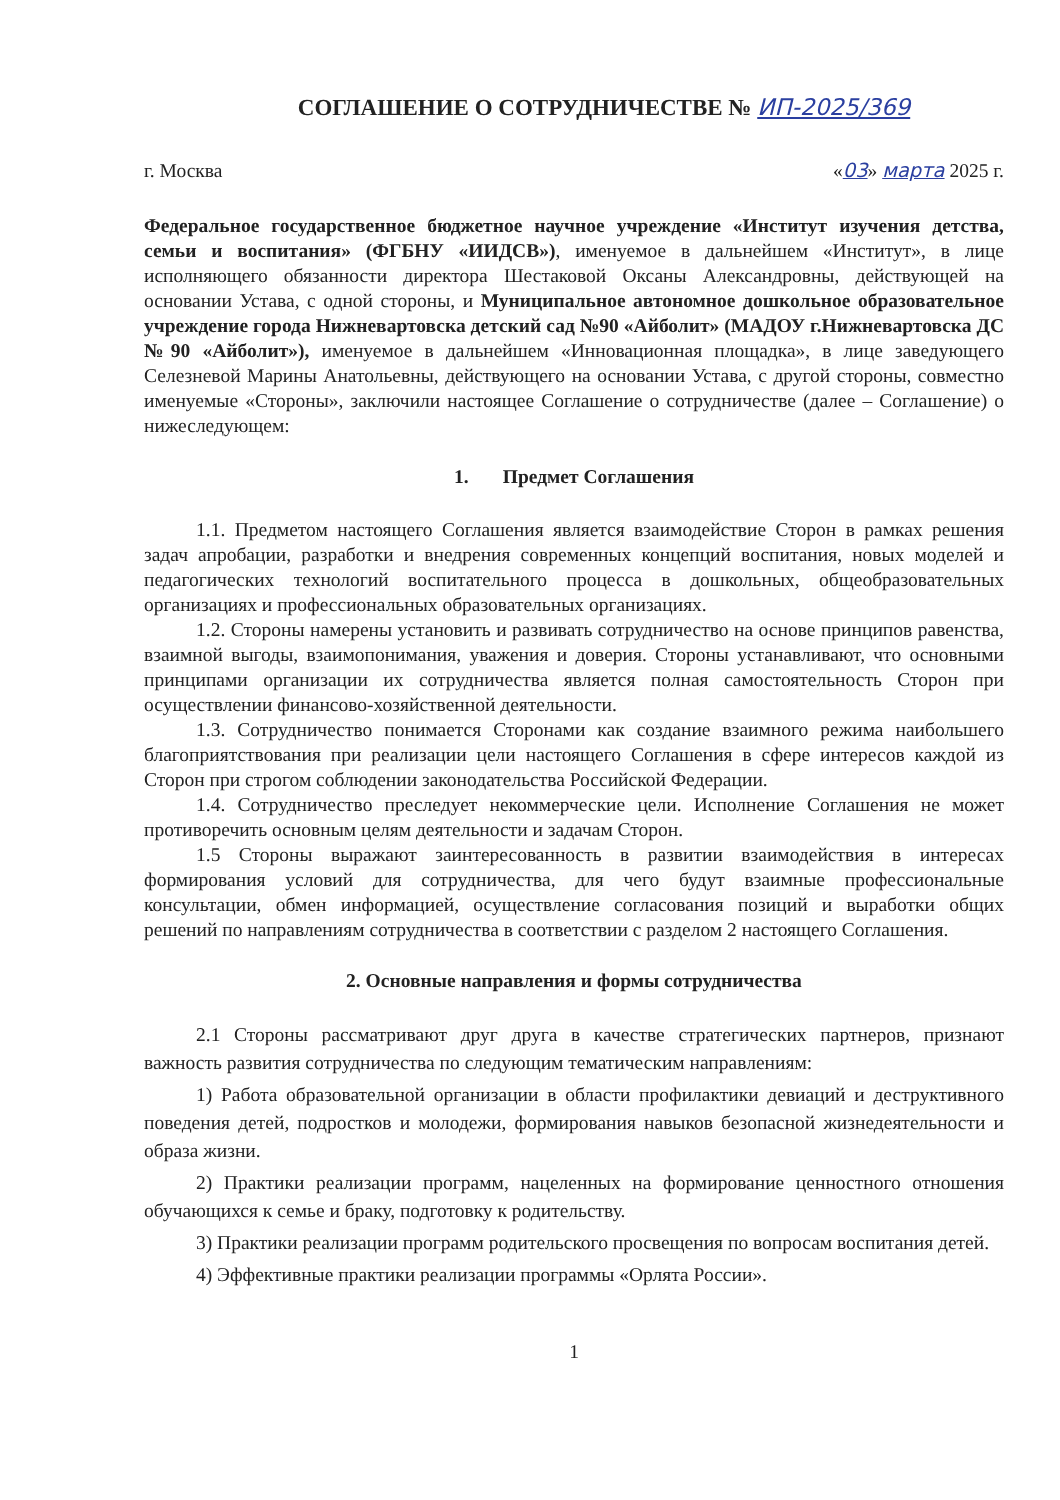СОГЛАШЕНИЕ О СОТРУДНИЧЕСТВЕ № ИП-2025/369
г. Москва «03» марта 2025 г.
Федеральное государственное бюджетное научное учреждение «Институт изучения детства, семьи и воспитания» (ФГБНУ «ИИДСВ»), именуемое в дальнейшем «Институт», в лице исполняющего обязанности директора Шестаковой Оксаны Александровны, действующей на основании Устава, с одной стороны, и Муниципальное автономное дошкольное образовательное учреждение города Нижневартовска детский сад №90 «Айболит» (МАДОУ г.Нижневартовска ДС №90 «Айболит»), именуемое в дальнейшем «Инновационная площадка», в лице заведующего Селезневой Марины Анатольевны, действующего на основании Устава, с другой стороны, совместно именуемые «Стороны», заключили настоящее Соглашение о сотрудничестве (далее – Соглашение) о нижеследующем:
1. Предмет Соглашения
1.1. Предметом настоящего Соглашения является взаимодействие Сторон в рамках решения задач апробации, разработки и внедрения современных концепций воспитания, новых моделей и педагогических технологий воспитательного процесса в дошкольных, общеобразовательных организациях и профессиональных образовательных организациях.
1.2. Стороны намерены установить и развивать сотрудничество на основе принципов равенства, взаимной выгоды, взаимопонимания, уважения и доверия. Стороны устанавливают, что основными принципами организации их сотрудничества является полная самостоятельность Сторон при осуществлении финансово-хозяйственной деятельности.
1.3. Сотрудничество понимается Сторонами как создание взаимного режима наибольшего благоприятствования при реализации цели настоящего Соглашения в сфере интересов каждой из Сторон при строгом соблюдении законодательства Российской Федерации.
1.4. Сотрудничество преследует некоммерческие цели. Исполнение Соглашения не может противоречить основным целям деятельности и задачам Сторон.
1.5 Стороны выражают заинтересованность в развитии взаимодействия в интересах формирования условий для сотрудничества, для чего будут взаимные профессиональные консультации, обмен информацией, осуществление согласования позиций и выработки общих решений по направлениям сотрудничества в соответствии с разделом 2 настоящего Соглашения.
2. Основные направления и формы сотрудничества
2.1 Стороны рассматривают друг друга в качестве стратегических партнеров, признают важность развития сотрудничества по следующим тематическим направлениям:
1) Работа образовательной организации в области профилактики девиаций и деструктивного поведения детей, подростков и молодежи, формирования навыков безопасной жизнедеятельности и образа жизни.
2) Практики реализации программ, нацеленных на формирование ценностного отношения обучающихся к семье и браку, подготовку к родительству.
3) Практики реализации программ родительского просвещения по вопросам воспитания детей.
4) Эффективные практики реализации программы «Орлята России».
1